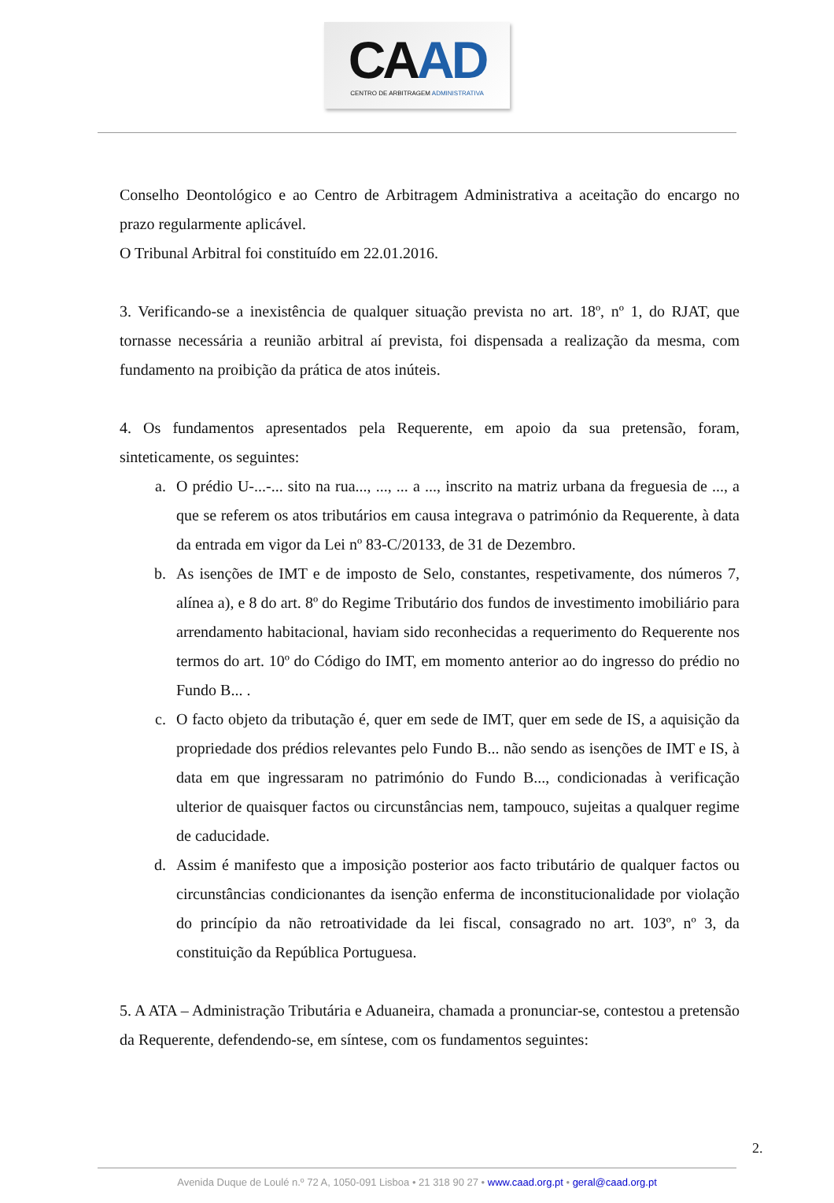CAAD
CENTRO DE ARBITRAGEM ADMINISTRATIVA
Conselho Deontológico e ao Centro de Arbitragem Administrativa a aceitação do encargo no prazo regularmente aplicável.
O Tribunal Arbitral foi constituído em 22.01.2016.
3. Verificando-se a inexistência de qualquer situação prevista no art. 18º, nº 1, do RJAT, que tornasse necessária a reunião arbitral aí prevista, foi dispensada a realização da mesma, com fundamento na proibição da prática de atos inúteis.
4. Os fundamentos apresentados pela Requerente, em apoio da sua pretensão, foram, sinteticamente, os seguintes:
a. O prédio U-...-... sito na rua..., ..., ... a ..., inscrito na matriz urbana da freguesia de ..., a que se referem os atos tributários em causa integrava o património da Requerente, à data da entrada em vigor da Lei nº 83-C/20133, de 31 de Dezembro.
b. As isenções de IMT e de imposto de Selo, constantes, respetivamente, dos números 7, alínea a), e 8 do art. 8º do Regime Tributário dos fundos de investimento imobiliário para arrendamento habitacional, haviam sido reconhecidas a requerimento do Requerente nos termos do art. 10º do Código do IMT, em momento anterior ao do ingresso do prédio no Fundo B... .
c. O facto objeto da tributação é, quer em sede de IMT, quer em sede de IS, a aquisição da propriedade dos prédios relevantes pelo Fundo B... não sendo as isenções de IMT e IS, à data em que ingressaram no património do Fundo B..., condicionadas à verificação ulterior de quaisquer factos ou circunstâncias nem, tampouco, sujeitas a qualquer regime de caducidade.
d. Assim é manifesto que a imposição posterior aos facto tributário de qualquer factos ou circunstâncias condicionantes da isenção enferma de inconstitucionalidade por violação do princípio da não retroatividade da lei fiscal, consagrado no art. 103º, nº 3, da constituição da República Portuguesa.
5. A ATA – Administração Tributária e Aduaneira, chamada a pronunciar-se, contestou a pretensão da Requerente, defendendo-se, em síntese, com os fundamentos seguintes:
2.
Avenida Duque de Loulé n.º 72 A, 1050-091 Lisboa • 21 318 90 27 • www.caad.org.pt • geral@caad.org.pt